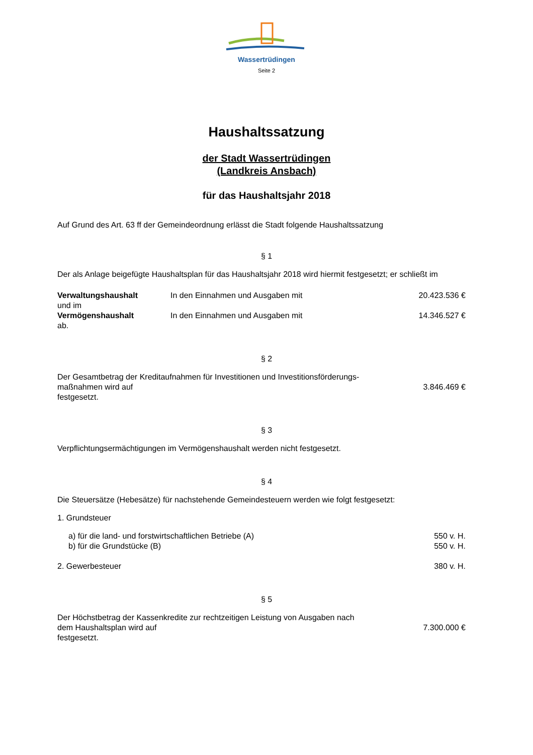Wassertrüdingen
Seite 2
Haushaltssatzung
der Stadt Wassertrüdingen
(Landkreis Ansbach)
für das Haushaltsjahr 2018
Auf Grund des Art. 63 ff der Gemeindeordnung erlässt die Stadt folgende Haushaltssatzung
§ 1
Der als Anlage beigefügte Haushaltsplan für das Haushaltsjahr 2018 wird hiermit festgesetzt; er schließt im
| Verwaltungshaushalt | In den Einnahmen und Ausgaben mit | 20.423.536 € |
| und im | | |
| Vermögenshaushalt | In den Einnahmen und Ausgaben mit | 14.346.527 € |
| ab. | | |
§ 2
| Der Gesamtbetrag der Kreditaufnahmen für Investitionen und Investitionsförderungs- maßnahmen wird auf festgesetzt. | 3.846.469 € |
§ 3
Verpflichtungsermächtigungen im Vermögenshaushalt werden nicht festgesetzt.
§ 4
Die Steuersätze (Hebesätze) für nachstehende Gemeindesteuern werden wie folgt festgesetzt:
1. Grundsteuer
| a) für die land- und forstwirtschaftlichen Betriebe (A) | 550 v. H. |
| b) für die Grundstücke (B) | 550 v. H. |
| 2. Gewerbesteuer | 380 v. H. |
§ 5
| Der Höchstbetrag der Kassenkredite zur rechtzeitigen Leistung von Ausgaben nach dem Haushaltsplan wird auf festgesetzt. | 7.300.000 € |